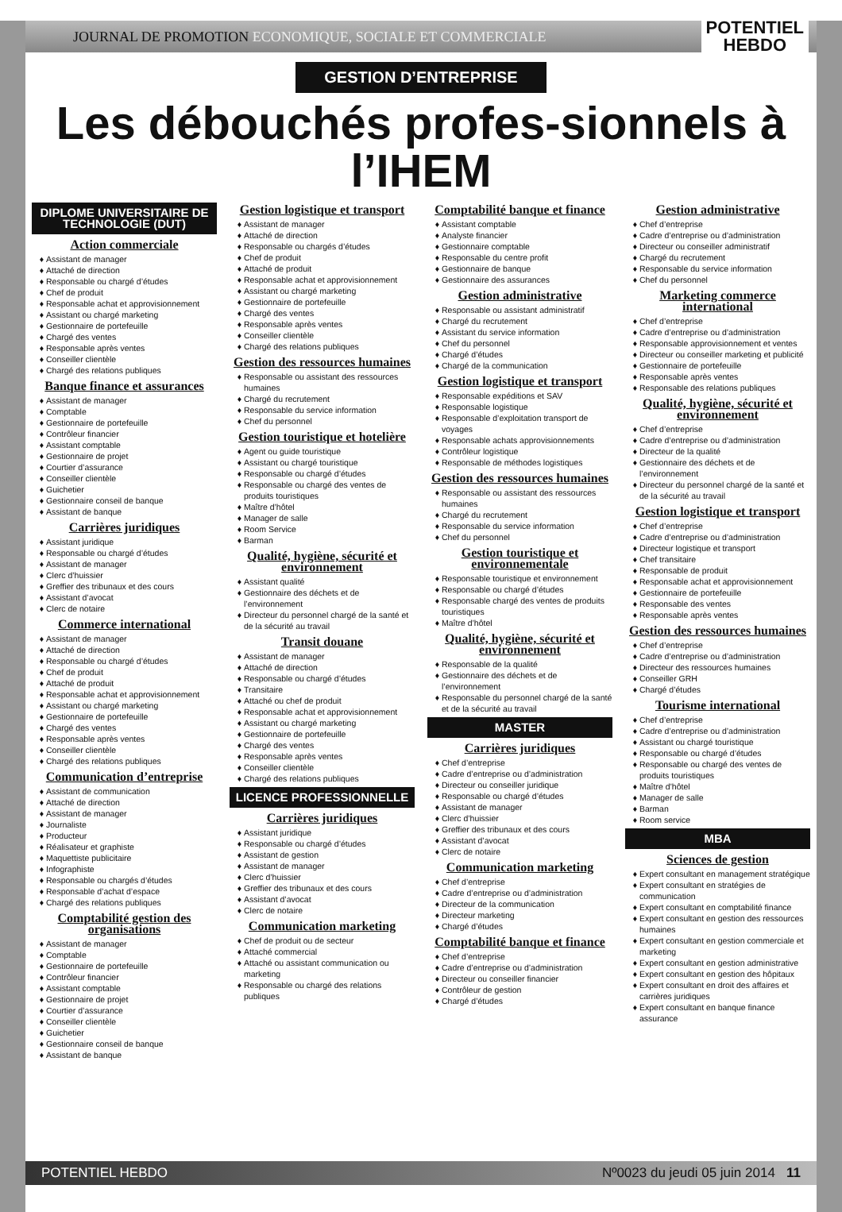JOURNAL DE PROMOTION ECONOMIQUE, SOCIALE ET COMMERCIALE
POTENTIEL
HEBDO
GESTION D’ENTREPRISE
Les débouchés profes-sionnels à l’IHEM
DIPLOME UNIVERSITAIRE DE TECHNOLOGIE (DUT)
Action commerciale
Assistant de manager
Attaché de direction
Responsable ou chargé d’études
Chef de produit
Responsable achat et approvisionnement
Assistant ou chargé marketing
Gestionnaire de portefeuille
Chargé des ventes
Responsable après ventes
Conseiller clientèle
Chargé des relations publiques
Banque finance et assurances
Assistant de manager
Comptable
Gestionnaire de portefeuille
Contrôleur financier
Assistant comptable
Gestionnaire de projet
Courtier d’assurance
Conseiller clientèle
Guichetier
Gestionnaire conseil de banque
Assistant de banque
Carrières juridiques
Assistant juridique
Responsable ou chargé d’études
Assistant de manager
Clerc d’huissier
Greffier des tribunaux et des cours
Assistant d’avocat
Clerc de notaire
Commerce international
Assistant de manager
Attaché de direction
Responsable ou chargé d’études
Chef de produit
Attaché de produit
Responsable achat et approvisionnement
Assistant ou chargé marketing
Gestionnaire de portefeuille
Chargé des ventes
Responsable après ventes
Conseiller clientèle
Chargé des relations publiques
Communication d’entreprise
Assistant de communication
Attaché de direction
Assistant de manager
Journaliste
Producteur
Réalisateur et graphiste
Maquettiste publicitaire
Infographiste
Responsable ou chargés d’études
Responsable d’achat d’espace
Chargé des relations publiques
Comptabilité gestion des organisations
Assistant de manager
Comptable
Gestionnaire de portefeuille
Contrôleur financier
Assistant comptable
Gestionnaire de projet
Courtier d’assurance
Conseiller clientèle
Guichetier
Gestionnaire conseil de banque
Assistant de banque
Gestion logistique et transport
Assistant de manager
Attaché de direction
Responsable ou chargés d’études
Chef de produit
Attaché de produit
Responsable achat et approvisionnement
Assistant ou chargé marketing
Gestionnaire de portefeuille
Chargé des ventes
Responsable après ventes
Conseiller clientèle
Chargé des relations publiques
Gestion des ressources humaines
Responsable ou assistant des ressources humaines
Chargé du recrutement
Responsable du service information
Chef du personnel
Gestion touristique et hotelière
Agent ou guide touristique
Assistant ou chargé touristique
Responsable ou chargé d’études
Responsable ou chargé des ventes de produits touristiques
Maître d’hôtel
Manager de salle
Room Service
Barman
Qualité, hygiène, sécurité et environnement
Assistant qualité
Gestionnaire des déchets et de l’environnement
Directeur du personnel chargé de la santé et de la sécurité au travail
Transit douane
Assistant de manager
Attaché de direction
Responsable ou chargé d’études
Transitaire
Attaché ou chef de produit
Responsable achat et approvisionnement
Assistant ou chargé marketing
Gestionnaire de portefeuille
Chargé des ventes
Responsable après ventes
Conseiller clientèle
Chargé des relations publiques
LICENCE PROFESSIONNELLE
Carrières juridiques
Assistant juridique
Responsable ou chargé d’études
Assistant de gestion
Assistant de manager
Clerc d’huissier
Greffier des tribunaux et des cours
Assistant d’avocat
Clerc de notaire
Communication marketing
Chef de produit ou de secteur
Attaché commercial
Attaché ou assistant communication ou marketing
Responsable ou chargé des relations publiques
Comptabilité banque et finance
Assistant comptable
Analyste financier
Gestionnaire comptable
Responsable du centre profit
Gestionnaire de banque
Gestionnaire des assurances
Gestion administrative
Responsable ou assistant administratif
Chargé du recrutement
Assistant du service information
Chef du personnel
Chargé d’études
Chargé de la communication
Gestion logistique et transport
Responsable expéditions et SAV
Responsable logistique
Responsable d’exploitation transport de voyages
Responsable achats approvisionnements
Contrôleur logistique
Responsable de méthodes logistiques
Gestion des ressources humaines
Responsable ou assistant des ressources humaines
Chargé du recrutement
Responsable du service information
Chef du personnel
Gestion touristique et environnementale
Responsable touristique et environnement
Responsable ou chargé d’études
Responsable chargé des ventes de produits touristiques
Maître d’hôtel
Qualité, hygiène, sécurité et environnement
Responsable de la qualité
Gestionnaire des déchets et de l’environnement
Responsable du personnel chargé de la santé et de la sécurité au travail
MASTER
Carrières juridiques
Chef d’entreprise
Cadre d’entreprise ou d’administration
Directeur ou conseiller juridique
Responsable ou chargé d’études
Assistant de manager
Clerc d’huissier
Greffier des tribunaux et des cours
Assistant d’avocat
Clerc de notaire
Communication marketing
Chef d’entreprise
Cadre d’entreprise ou d’administration
Directeur de la communication
Directeur marketing
Chargé d’études
Comptabilité banque et finance
Chef d’entreprise
Cadre d’entreprise ou d’administration
Directeur ou conseiller financier
Contrôleur de gestion
Chargé d’études
Gestion administrative
Chef d’entreprise
Cadre d’entreprise ou d’administration
Directeur ou conseiller administratif
Chargé du recrutement
Responsable du service information
Chef du personnel
Marketing commerce international
Chef d’entreprise
Cadre d’entreprise ou d’administration
Responsable approvisionnement et ventes
Directeur ou conseiller marketing et publicité
Gestionnaire de portefeuille
Responsable après ventes
Responsable des relations publiques
Qualité, hygiène, sécurité et environnement
Chef d’entreprise
Cadre d’entreprise ou d’administration
Directeur de la qualité
Gestionnaire des déchets et de l’environnement
Directeur du personnel chargé de la santé et de la sécurité au travail
Gestion logistique et transport
Chef d’entreprise
Cadre d’entreprise ou d’administration
Directeur logistique et transport
Chef transitaire
Responsable de produit
Responsable achat et approvisionnement
Gestionnaire de portefeuille
Responsable des ventes
Responsable après ventes
Gestion des ressources humaines
Chef d’entreprise
Cadre d’entreprise ou d’administration
Directeur des ressources humaines
Conseiller GRH
Chargé d’études
Tourisme international
Chef d’entreprise
Cadre d’entreprise ou d’administration
Assistant ou chargé touristique
Responsable ou chargé d’études
Responsable ou chargé des ventes de produits touristiques
Maître d’hôtel
Manager de salle
Barman
Room service
MBA
Sciences de gestion
Expert consultant en management stratégique
Expert consultant en stratégies de communication
Expert consultant en comptabilité finance
Expert consultant en gestion des ressources humaines
Expert consultant en gestion commerciale et marketing
Expert consultant en gestion administrative
Expert consultant en gestion des hôpitaux
Expert consultant en droit des affaires et carrières juridiques
Expert consultant en banque finance assurance
POTENTIEL HEBDO Nº0023 du jeudi 05 juin 2014 11